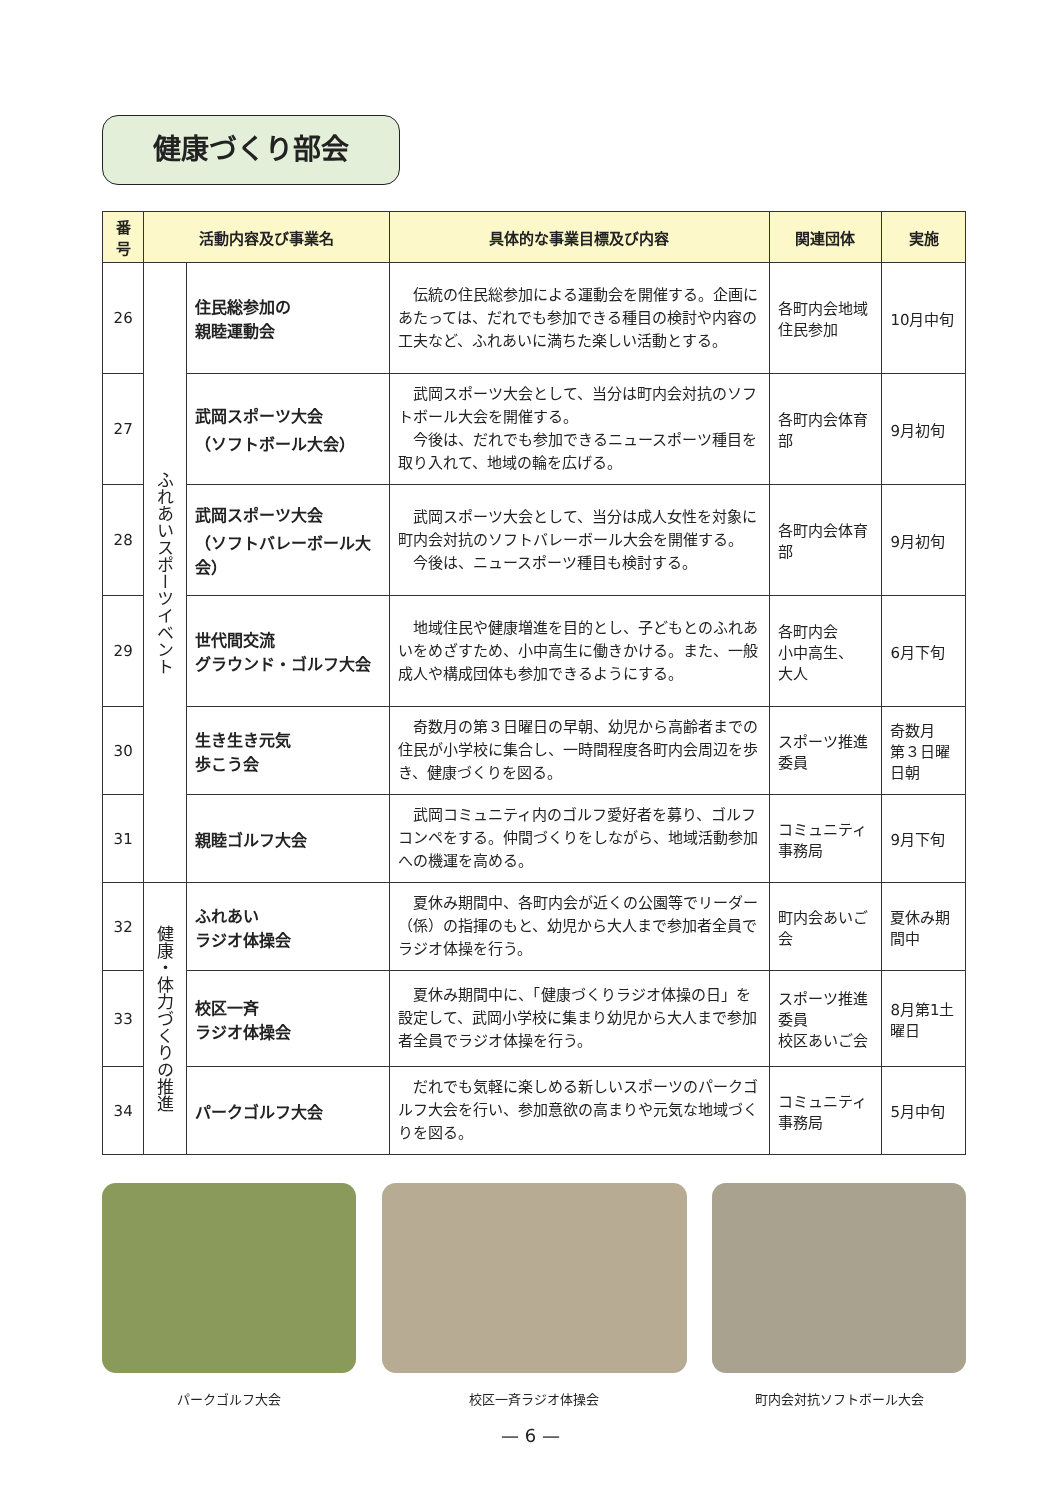健康づくり部会
| 番号 | 活動内容及び事業名 | | 具体的な事業目標及び内容 | 関連団体 | 実施 |
| --- | --- | --- | --- | --- | --- |
| 26 | ふれあいスポーツイベント | 住民総参加の 親睦運動会 | 伝統の住民総参加による運動会を開催する。企画にあたっては、だれでも参加できる種目の検討や内容の工夫など、ふれあいに満ちた楽しい活動とする。 | 各町内会地域住民参加 | 10月中旬 |
| 27 | | 武岡スポーツ大会 （ソフトボール大会） | 武岡スポーツ大会として、当分は町内会対抗のソフトボール大会を開催する。 今後は、だれでも参加できるニュースポーツ種目を取り入れて、地域の輪を広げる。 | 各町内会体育部 | 9月初旬 |
| 28 | | 武岡スポーツ大会 （ソフトバレーボール大会） | 武岡スポーツ大会として、当分は成人女性を対象に町内会対抗のソフトバレーボール大会を開催する。 今後は、ニュースポーツ種目も検討する。 | 各町内会体育部 | 9月初旬 |
| 29 | | 世代間交流 グラウンド・ゴルフ大会 | 地域住民や健康増進を目的とし、子どもとのふれあいをめざすため、小中高生に働きかける。また、一般成人や構成団体も参加できるようにする。 | 各町内会 小中高生、 大人 | 6月下旬 |
| 30 | | 生き生き元気 歩こう会 | 奇数月の第３日曜日の早朝、幼児から高齢者までの住民が小学校に集合し、一時間程度各町内会周辺を歩き、健康づくりを図る。 | スポーツ推進委員 | 奇数月 第３日曜日朝 |
| 31 | | 親睦ゴルフ大会 | 武岡コミュニティ内のゴルフ愛好者を募り、ゴルフコンペをする。仲間づくりをしながら、地域活動参加への機運を高める。 | コミュニティ事務局 | 9月下旬 |
| 32 | 健康・体力づくりの推進 | ふれあい ラジオ体操会 | 夏休み期間中、各町内会が近くの公園等でリーダー（係）の指揮のもと、幼児から大人まで参加者全員でラジオ体操を行う。 | 町内会あいご会 | 夏休み期間中 |
| 33 | | 校区一斉 ラジオ体操会 | 夏休み期間中に、「健康づくりラジオ体操の日」を設定して、武岡小学校に集まり幼児から大人まで参加者全員でラジオ体操を行う。 | スポーツ推進委員 校区あいご会 | 8月第1土曜日 |
| 34 | | パークゴルフ大会 | だれでも気軽に楽しめる新しいスポーツのパークゴルフ大会を行い、参加意欲の高まりや元気な地域づくりを図る。 | コミュニティ事務局 | 5月中旬 |
パークゴルフ大会 校区一斉ラジオ体操会 町内会対抗ソフトボール大会
— 6 —